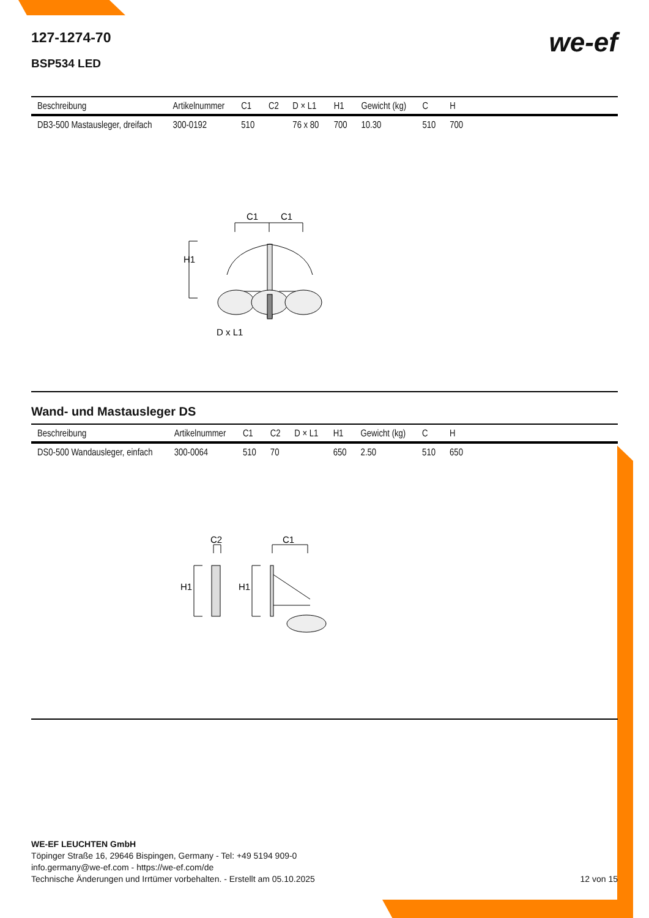127-1274-70
we-ef
BSP534 LED
| Beschreibung | Artikelnummer | C1 | C2 | D × L1 | H1 | Gewicht (kg) | C | H | |
| --- | --- | --- | --- | --- | --- | --- | --- | --- | --- |
| DB3-500 Mastausleger, dreifach | 300-0192 | 510 | | 76 x 80 | 700 | 10.30 | 510 | 700 | |
C1
C1
H1
D x L1
Wand- und Mastausleger DS
| Beschreibung | Artikelnummer | C1 | C2 | D × L1 | H1 | Gewicht (kg) | C | H | |
| --- | --- | --- | --- | --- | --- | --- | --- | --- | --- |
| DS0-500 Wandausleger, einfach | 300-0064 | 510 | 70 | | 650 | 2.50 | 510 | 650 | |
C2
C1
H1
H1
WE-EF LEUCHTEN GmbH
Töpinger Straße 16, 29646 Bispingen, Germany - Tel: +49 5194 909-0
info.germany@we-ef.com - https://we-ef.com/de
Technische Änderungen und Irrtümer vorbehalten. - Erstellt am 05.10.2025 12 von 15